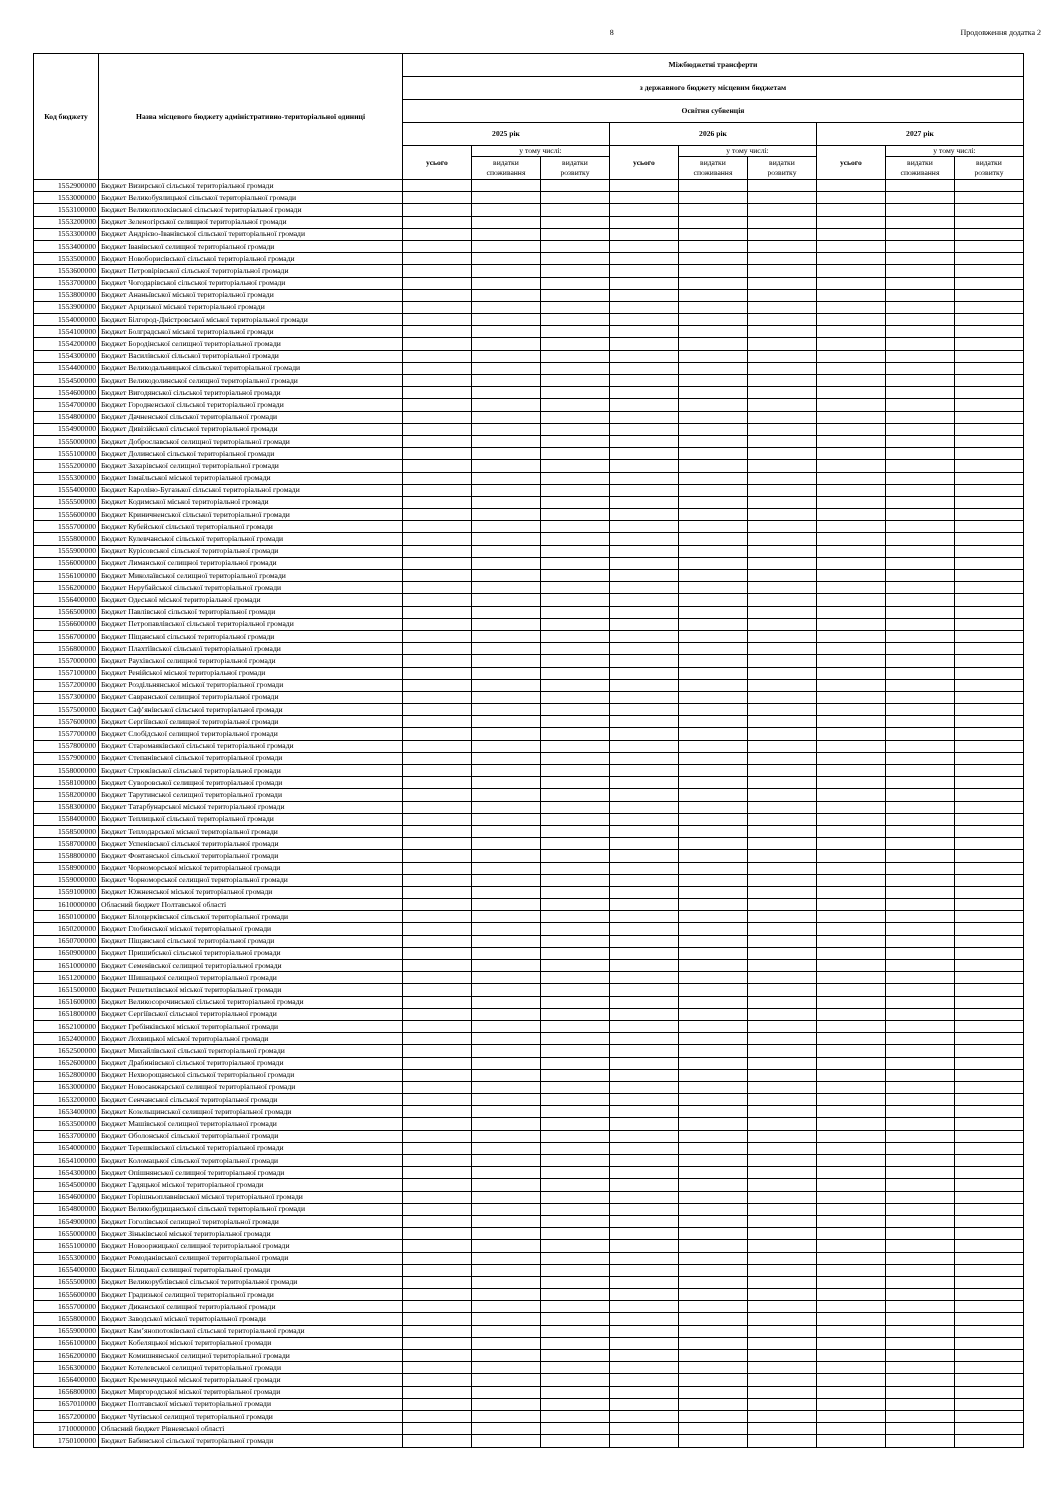8 Продовження додатка 2
| Код бюджету | Назва місцевого бюджету адміністративно-територіальної одиниці | Міжбюджетні трансферти | | | | | | | | |
| --- | --- | --- | --- | --- | --- | --- | --- | --- | --- | --- |
| | | з державного бюджету місцевим бюджетам | | | | | | | | |
| | | Освітня субвенція | | | | | | | | |
| | | 2025 рік | | | 2026 рік | | | 2027 рік | | |
| | | усього | у тому числі: | | усього | у тому числі: | | усього | у тому числі: | |
| | | | видатки споживання | видатки розвитку | | видатки споживання | видатки розвитку | | видатки споживання | видатки розвитку |
| 1552900000 | Бюджет Визирської сільської територіальної громади | | | | | | | | | |
| 1553000000 | Бюджет Великобуялицької сільської територіальної громади | | | | | | | | | |
| 1553100000 | Бюджет Великоплосківської сільської територіальної громади | | | | | | | | | |
| 1553200000 | Бюджет Зеленогірської селищної територіальної громади | | | | | | | | | |
| 1553300000 | Бюджет Андрієво-Іванівської сільської територіальної громади | | | | | | | | | |
| 1553400000 | Бюджет Іванівської селищної територіальної громади | | | | | | | | | |
| 1553500000 | Бюджет Новоборисівської сільської територіальної громади | | | | | | | | | |
| 1553600000 | Бюджет Петровірівської сільської територіальної громади | | | | | | | | | |
| 1553700000 | Бюджет Чогодарівської сільської територіальної громади | | | | | | | | | |
| 1553800000 | Бюджет Ананьївської міської територіальної громади | | | | | | | | | |
| 1553900000 | Бюджет Арцизької міської територіальної громади | | | | | | | | | |
| 1554000000 | Бюджет Білгород-Дністровської міської територіальної громади | | | | | | | | | |
| 1554100000 | Бюджет Болградської міської територіальної громади | | | | | | | | | |
| 1554200000 | Бюджет Бородінської селищної територіальної громади | | | | | | | | | |
| 1554300000 | Бюджет Василівської сільської територіальної громади | | | | | | | | | |
| 1554400000 | Бюджет Великодальницької сільської територіальної громади | | | | | | | | | |
| 1554500000 | Бюджет Великодолинської селищної територіальної громади | | | | | | | | | |
| 1554600000 | Бюджет Вигодянської сільської територіальної громади | | | | | | | | | |
| 1554700000 | Бюджет Городненської сільської територіальної громади | | | | | | | | | |
| 1554800000 | Бюджет Дачненської сільської територіальної громади | | | | | | | | | |
| 1554900000 | Бюджет Дивізійської сільської територіальної громади | | | | | | | | | |
| 1555000000 | Бюджет Доброславської селищної територіальної громади | | | | | | | | | |
| 1555100000 | Бюджет Долинської сільської територіальної громади | | | | | | | | | |
| 1555200000 | Бюджет Захарівської селищної територіальної громади | | | | | | | | | |
| 1555300000 | Бюджет Ізмаїльської міської територіальної громади | | | | | | | | | |
| 1555400000 | Бюджет Кароліно-Бугазької сільської територіальної громади | | | | | | | | | |
| 1555500000 | Бюджет Кодимської міської територіальної громади | | | | | | | | | |
| 1555600000 | Бюджет Криничненської сільської територіальної громади | | | | | | | | | |
| 1555700000 | Бюджет Кубейської сільської територіальної громади | | | | | | | | | |
| 1555800000 | Бюджет Кулевчанської сільської територіальної громади | | | | | | | | | |
| 1555900000 | Бюджет Курісовської сільської територіальної громади | | | | | | | | | |
| 1556000000 | Бюджет Лиманської селищної територіальної громади | | | | | | | | | |
| 1556100000 | Бюджет Миколаївської селищної територіальної громади | | | | | | | | | |
| 1556200000 | Бюджет Нерубайської сільської територіальної громади | | | | | | | | | |
| 1556400000 | Бюджет Одеської міської територіальної громади | | | | | | | | | |
| 1556500000 | Бюджет Павлівської сільської територіальної громади | | | | | | | | | |
| 1556600000 | Бюджет Петропавлівської сільської територіальної громади | | | | | | | | | |
| 1556700000 | Бюджет Піщанської сільської територіальної громади | | | | | | | | | |
| 1556800000 | Бюджет Плахтіївської сільської територіальної громади | | | | | | | | | |
| 1557000000 | Бюджет Раухівської селищної територіальної громади | | | | | | | | | |
| 1557100000 | Бюджет Ренійської міської територіальної громади | | | | | | | | | |
| 1557200000 | Бюджет Роздільнянської міської територіальної громади | | | | | | | | | |
| 1557300000 | Бюджет Савранської селищної територіальної громади | | | | | | | | | |
| 1557500000 | Бюджет Саф’янівської сільської територіальної громади | | | | | | | | | |
| 1557600000 | Бюджет Сергіївської селищної територіальної громади | | | | | | | | | |
| 1557700000 | Бюджет Слобідської селищної територіальної громади | | | | | | | | | |
| 1557800000 | Бюджет Старомаяківської сільської територіальної громади | | | | | | | | | |
| 1557900000 | Бюджет Степанівської сільської територіальної громади | | | | | | | | | |
| 1558000000 | Бюджет Стрюківської сільської територіальної громади | | | | | | | | | |
| 1558100000 | Бюджет Суворовської селищної територіальної громади | | | | | | | | | |
| 1558200000 | Бюджет Тарутинської селищної територіальної громади | | | | | | | | | |
| 1558300000 | Бюджет Татарбунарської міської територіальної громади | | | | | | | | | |
| 1558400000 | Бюджет Теплицької сільської територіальної громади | | | | | | | | | |
| 1558500000 | Бюджет Теплодарської міської територіальної громади | | | | | | | | | |
| 1558700000 | Бюджет Успенівської сільської територіальної громади | | | | | | | | | |
| 1558800000 | Бюджет Фонтанської сільської територіальної громади | | | | | | | | | |
| 1558900000 | Бюджет Чорноморської міської територіальної громади | | | | | | | | | |
| 1559000000 | Бюджет Чорноморської селищної територіальної громади | | | | | | | | | |
| 1559100000 | Бюджет Южненської міської територіальної громади | | | | | | | | | |
| 1610000000 | Обласний бюджет Полтавської області | | | | | | | | | |
| 1650100000 | Бюджет Білоцерківської сільської територіальної громади | | | | | | | | | |
| 1650200000 | Бюджет Глобинської міської територіальної громади | | | | | | | | | |
| 1650700000 | Бюджет Піщанської сільської територіальної громади | | | | | | | | | |
| 1650900000 | Бюджет Пришибської сільської територіальної громади | | | | | | | | | |
| 1651000000 | Бюджет Семенівської селищної територіальної громади | | | | | | | | | |
| 1651200000 | Бюджет Шишацької селищної територіальної громади | | | | | | | | | |
| 1651500000 | Бюджет Решетилівської міської територіальної громади | | | | | | | | | |
| 1651600000 | Бюджет Великосорочинської сільської територіальної громади | | | | | | | | | |
| 1651800000 | Бюджет Сергіївської сільської територіальної громади | | | | | | | | | |
| 1652100000 | Бюджет Гребінківської міської територіальної громади | | | | | | | | | |
| 1652400000 | Бюджет Лохвицької міської територіальної громади | | | | | | | | | |
| 1652500000 | Бюджет Михайлівської сільської територіальної громади | | | | | | | | | |
| 1652600000 | Бюджет Драбинівської сільської територіальної громади | | | | | | | | | |
| 1652800000 | Бюджет Нехворощанської сільської територіальної громади | | | | | | | | | |
| 1653000000 | Бюджет Новосанжарської селищної територіальної громади | | | | | | | | | |
| 1653200000 | Бюджет Сенчанської сільської територіальної громади | | | | | | | | | |
| 1653400000 | Бюджет Козельщинської селищної територіальної громади | | | | | | | | | |
| 1653500000 | Бюджет Машівської селищної територіальної громади | | | | | | | | | |
| 1653700000 | Бюджет Оболонської сільської територіальної громади | | | | | | | | | |
| 1654000000 | Бюджет Терешківської сільської територіальної громади | | | | | | | | | |
| 1654100000 | Бюджет Коломацької сільської територіальної громади | | | | | | | | | |
| 1654300000 | Бюджет Опішнянської селищної територіальної громади | | | | | | | | | |
| 1654500000 | Бюджет Гадяцької міської територіальної громади | | | | | | | | | |
| 1654600000 | Бюджет Горішньоплавнівської міської територіальної громади | | | | | | | | | |
| 1654800000 | Бюджет Великобудищанської сільської територіальної громади | | | | | | | | | |
| 1654900000 | Бюджет Гоголівської селищної територіальної громади | | | | | | | | | |
| 1655000000 | Бюджет Зіньківської міської територіальної громади | | | | | | | | | |
| 1655100000 | Бюджет Новооржицької селищної територіальної громади | | | | | | | | | |
| 1655300000 | Бюджет Ромоданівської селищної територіальної громади | | | | | | | | | |
| 1655400000 | Бюджет Білицької селищної територіальної громади | | | | | | | | | |
| 1655500000 | Бюджет Великорублівської сільської територіальної громади | | | | | | | | | |
| 1655600000 | Бюджет Градизької селищної територіальної громади | | | | | | | | | |
| 1655700000 | Бюджет Диканської селищної територіальної громади | | | | | | | | | |
| 1655800000 | Бюджет Заводської міської територіальної громади | | | | | | | | | |
| 1655900000 | Бюджет Кам’янопотоківської сільської територіальної громади | | | | | | | | | |
| 1656100000 | Бюджет Кобеляцької міської територіальної громади | | | | | | | | | |
| 1656200000 | Бюджет Комишнянської селищної територіальної громади | | | | | | | | | |
| 1656300000 | Бюджет Котелевської селищної територіальної громади | | | | | | | | | |
| 1656400000 | Бюджет Кременчуцької міської територіальної громади | | | | | | | | | |
| 1656800000 | Бюджет Миргородської міської територіальної громади | | | | | | | | | |
| 1657010000 | Бюджет Полтавської міської територіальної громади | | | | | | | | | |
| 1657200000 | Бюджет Чутівської селищної територіальної громади | | | | | | | | | |
| 1710000000 | Обласний бюджет Рівненської області | | | | | | | | | |
| 1750100000 | Бюджет Бабинської сільської територіальної громади | | | | | | | | | |